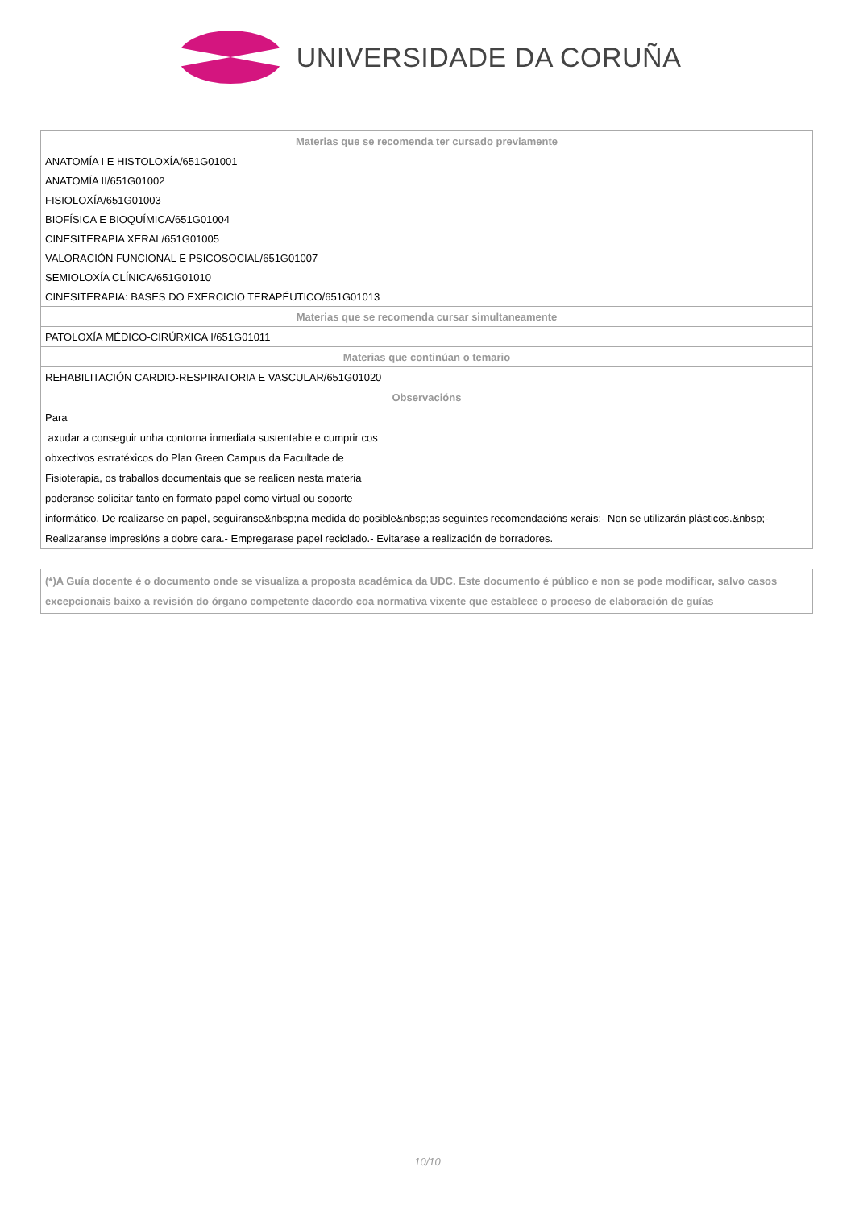UNIVERSIDADE DA CORUÑA
| Materias que se recomenda ter cursado previamente |
| --- |
| ANATOMÍA I E HISTOLOXÍA/651G01001 |
| ANATOMÍA II/651G01002 |
| FISIOLOXÍA/651G01003 |
| BIOFÍSICA E BIOQUÍMICA/651G01004 |
| CINESITERAPIA XERAL/651G01005 |
| VALORACIÓN FUNCIONAL E PSICOSOCIAL/651G01007 |
| SEMIOLOXÍA CLÍNICA/651G01010 |
| CINESITERAPIA: BASES DO EXERCICIO TERAPÉUTICO/651G01013 |
| Materias que se recomenda cursar simultaneamente |
| PATOLOXÍA MÉDICO-CIRÚRXICA I/651G01011 |
| Materias que continúan o temario |
| REHABILITACIÓN CARDIO-RESPIRATORIA E VASCULAR/651G01020 |
| Observacións |
| Para axudar a conseguir unha contorna inmediata sustentable e cumprir cos obxectivos estratéxicos do Plan Green Campus da Facultade de Fisioterapia, os traballos documentais que se realicen nesta materia poderanse solicitar tanto en formato papel como virtual ou soporte informático. De realizarse en papel, seguiranse&nbsp;na medida do posible&nbsp;as seguintes recomendacións xerais:- Non se utilizarán plásticos.&nbsp;- Realizaranse impresións a dobre cara.- Empregarase papel reciclado.- Evitarase a realización de borradores. |
(*)A Guía docente é o documento onde se visualiza a proposta académica da UDC. Este documento é público e non se pode modificar, salvo casos excepcionais baixo a revisión do órgano competente dacordo coa normativa vixente que establece o proceso de elaboración de guías
10/10